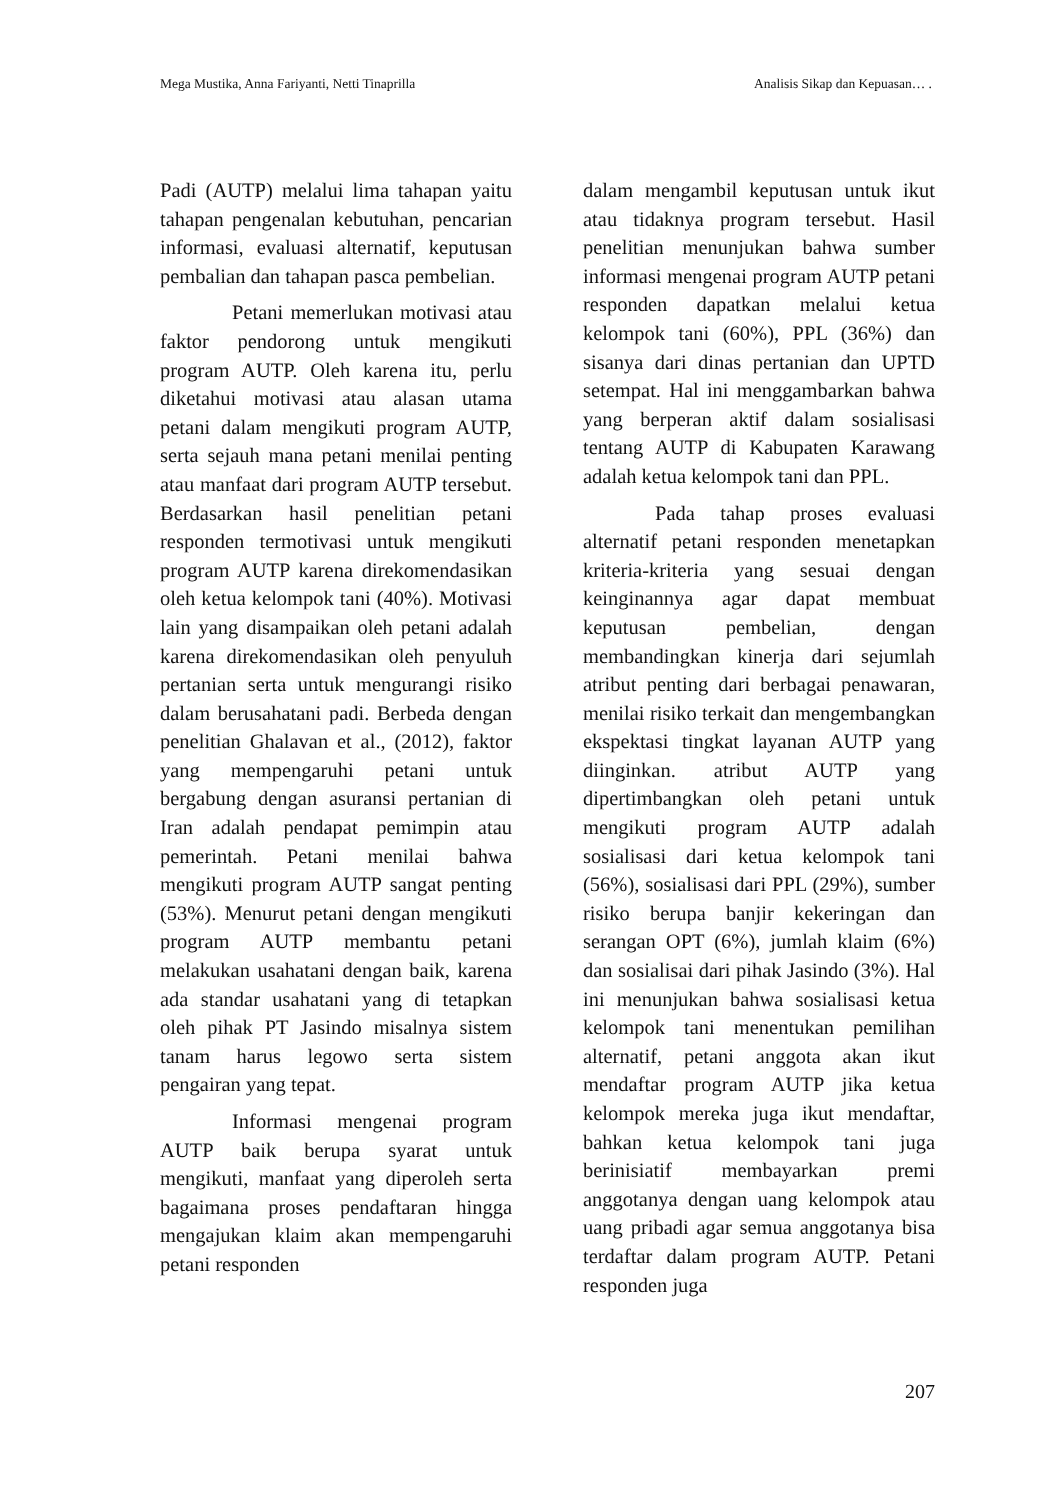Mega Mustika, Anna Fariyanti, Netti Tinaprilla Analisis Sikap dan Kepuasan… .
Padi (AUTP) melalui lima tahapan yaitu tahapan pengenalan kebutuhan, pencarian informasi, evaluasi alternatif, keputusan pembalian dan tahapan pasca pembelian.
Petani memerlukan motivasi atau faktor pendorong untuk mengikuti program AUTP. Oleh karena itu, perlu diketahui motivasi atau alasan utama petani dalam mengikuti program AUTP, serta sejauh mana petani menilai penting atau manfaat dari program AUTP tersebut. Berdasarkan hasil penelitian petani responden termotivasi untuk mengikuti program AUTP karena direkomendasikan oleh ketua kelompok tani (40%). Motivasi lain yang disampaikan oleh petani adalah karena direkomendasikan oleh penyuluh pertanian serta untuk mengurangi risiko dalam berusahatani padi. Berbeda dengan penelitian Ghalavan et al., (2012), faktor yang mempengaruhi petani untuk bergabung dengan asuransi pertanian di Iran adalah pendapat pemimpin atau pemerintah. Petani menilai bahwa mengikuti program AUTP sangat penting (53%). Menurut petani dengan mengikuti program AUTP membantu petani melakukan usahatani dengan baik, karena ada standar usahatani yang di tetapkan oleh pihak PT Jasindo misalnya sistem tanam harus legowo serta sistem pengairan yang tepat.
Informasi mengenai program AUTP baik berupa syarat untuk mengikuti, manfaat yang diperoleh serta bagaimana proses pendaftaran hingga mengajukan klaim akan mempengaruhi petani responden
dalam mengambil keputusan untuk ikut atau tidaknya program tersebut. Hasil penelitian menunjukan bahwa sumber informasi mengenai program AUTP petani responden dapatkan melalui ketua kelompok tani (60%), PPL (36%) dan sisanya dari dinas pertanian dan UPTD setempat. Hal ini menggambarkan bahwa yang berperan aktif dalam sosialisasi tentang AUTP di Kabupaten Karawang adalah ketua kelompok tani dan PPL.
Pada tahap proses evaluasi alternatif petani responden menetapkan kriteria-kriteria yang sesuai dengan keinginannya agar dapat membuat keputusan pembelian, dengan membandingkan kinerja dari sejumlah atribut penting dari berbagai penawaran, menilai risiko terkait dan mengembangkan ekspektasi tingkat layanan AUTP yang diinginkan. atribut AUTP yang dipertimbangkan oleh petani untuk mengikuti program AUTP adalah sosialisasi dari ketua kelompok tani (56%), sosialisasi dari PPL (29%), sumber risiko berupa banjir kekeringan dan serangan OPT (6%), jumlah klaim (6%) dan sosialisai dari pihak Jasindo (3%). Hal ini menunjukan bahwa sosialisasi ketua kelompok tani menentukan pemilihan alternatif, petani anggota akan ikut mendaftar program AUTP jika ketua kelompok mereka juga ikut mendaftar, bahkan ketua kelompok tani juga berinisiatif membayarkan premi anggotanya dengan uang kelompok atau uang pribadi agar semua anggotanya bisa terdaftar dalam program AUTP. Petani responden juga
207